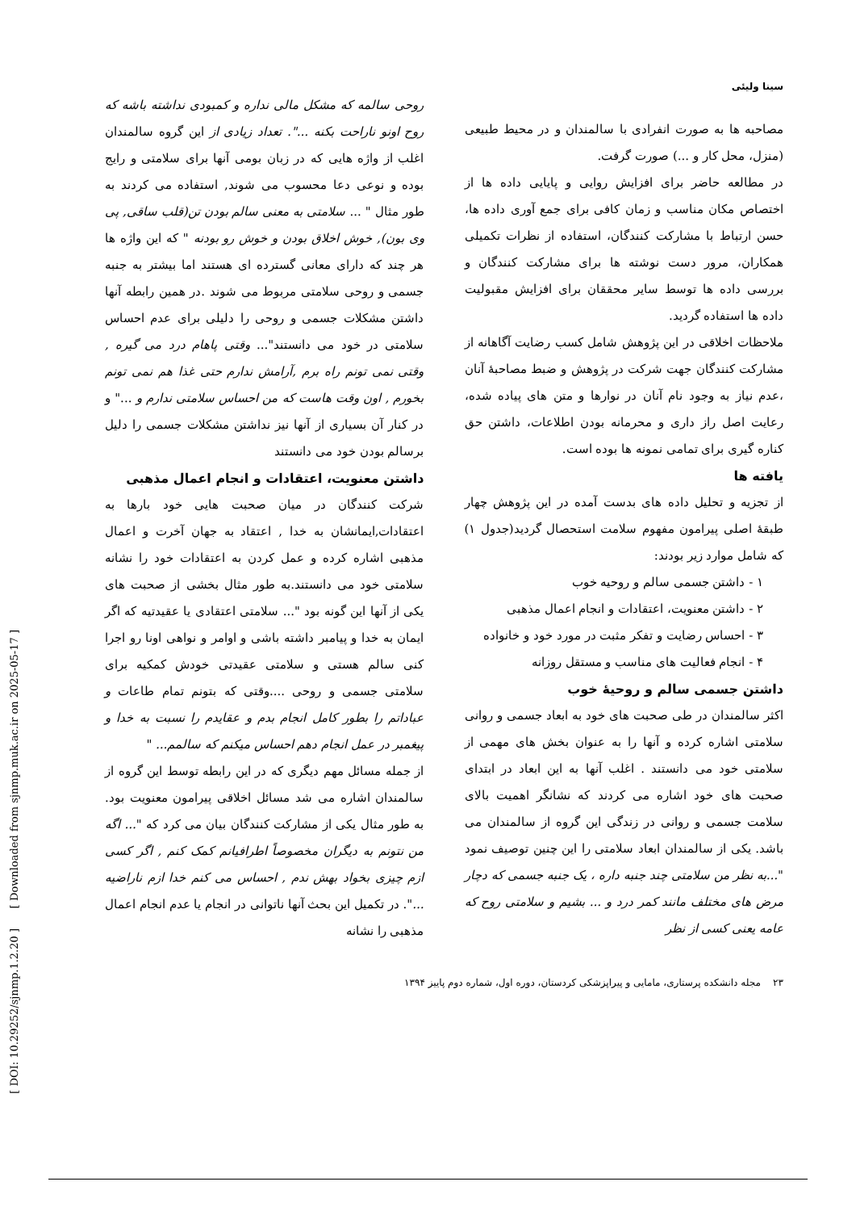سینا ولیئی
مصاحبه ها به صورت انفرادی با سالمندان و در محیط طبیعی (منزل، محل کار و ...) صورت گرفت.
در مطالعه حاضر برای افزایش روایی و پایایی داده ها از اختصاص مکان مناسب و زمان کافی برای جمع آوری داده ها، حسن ارتباط با مشارکت کنندگان، استفاده از نظرات تکمیلی همکاران، مرور دست نوشته ها برای مشارکت کنندگان و بررسی داده ها توسط سایر محققان برای افزایش مقبولیت داده ها استفاده گردید.
ملاحظات اخلاقی در این پژوهش شامل کسب رضایت آگاهانه از مشارکت کنندگان جهت شرکت در پژوهش و ضبط مصاحبهٔ آنان ،عدم نیاز به وجود نام آنان در نوارها و متن های پیاده شده، رعایت اصل راز داری و محرمانه بودن اطلاعات، داشتن حق کناره گیری برای تمامی نمونه ها بوده است.
یافته ها
از تجزیه و تحلیل داده های بدست آمده در این پژوهش چهار طبقهٔ اصلی پیرامون مفهوم سلامت استحصال گردید(جدول ۱) که شامل موارد زیر بودند:
۱ - داشتن جسمی سالم و روحیه خوب
۲ - داشتن معنویت، اعتقادات و انجام اعمال مذهبی
۳ - احساس رضایت و تفکر مثبت در مورد خود و خانواده
۴ - انجام فعالیت های مناسب و مستقل روزانه
داشتن جسمی سالم و روحیهٔ خوب
اکثر سالمندان در طی صحبت های خود به ابعاد جسمی و روانی سلامتی اشاره کرده و آنها را به عنوان بخش های مهمی از سلامتی خود می دانستند . اغلب آنها به این ابعاد در ابتدای صحبت های خود اشاره می کردند که نشانگر اهمیت بالای سلامت جسمی و روانی در زندگی این گروه از سالمندان می باشد. یکی از سالمندان ابعاد سلامتی را این چنین توصیف نمود "...به نظر من سلامتی چند جنبه داره ، یک جنبه جسمی که دچار مرض های مختلف مانند کمر درد و ... بشیم و سلامتی روح که عامه یعنی کسی از نظر
روحی سالمه که مشکل مالی نداره و کمبودی نداشته باشه که روح اونو ناراحت بکنه ...". تعداد زیادی از این گروه سالمندان اغلب از واژه هایی که در زبان بومی آنها برای سلامتی و رایج بوده و نوعی دعا محسوب می شوند, استفاده می کردند به طور مثال " ... سلامتی به معنی سالم بودن تن(قلب ساقی, پی وی بون), خوش اخلاق بودن و خوش رو بودنه " که این واژه ها هر چند که دارای معانی گسترده ای هستند اما بیشتر به جنبه جسمی و روحی سلامتی مربوط می شوند .در همین رابطه آنها داشتن مشکلات جسمی و روحی را دلیلی برای عدم احساس سلامتی در خود می دانستند"... وقتی پاهام درد می گیره , وقتی نمی تونم راه برم ,آرامش ندارم حتی غذا هم نمی تونم بخورم , اون وقت هاست که من احساس سلامتی ندارم و ..." و در کنار آن بسیاری از آنها نیز نداشتن مشکلات جسمی را دلیل برسالم بودن خود می دانستند
داشتن معنویت، اعتقادات و انجام اعمال مذهبی
شرکت کنندگان در میان صحبت هایی خود بارها به اعتقادات,ایمانشان به خدا , اعتقاد به جهان آخرت و اعمال مذهبی اشاره کرده و عمل کردن به اعتقادات خود را نشانه سلامتی خود می دانستند.به طور مثال بخشی از صحبت های یکی از آنها این گونه بود "... سلامتی اعتقادی یا عقیدتیه که اگر ایمان به خدا و پیامبر داشته باشی و اوامر و نواهی اونا رو اجرا کنی سالم هستی و سلامتی عقیدتی خودش کمکیه برای سلامتی جسمی و روحی ....وقتی که بتونم تمام طاعات و عباداتم را بطور کامل انجام بدم و عقایدم را نسبت به خدا و پیغمبر در عمل انجام دهم احساس میکنم که سالمم... "
از جمله مسائل مهم دیگری که در این رابطه توسط این گروه از سالمندان اشاره می شد مسائل اخلاقی پیرامون معنویت بود. به طور مثال یکی از مشارکت کنندگان بیان می کرد که "... اگه من نتونم به دیگران مخصوصاً اطرافیانم کمک کنم , اگر کسی ازم چیزی بخواد بهش ندم , احساس می کنم خدا ازم ناراضیه ...". در تکمیل این بحث آنها ناتوانی در انجام یا عدم انجام اعمال مذهبی را نشانه
۲۳ مجله دانشکده پرستاری، مامایی و پیراپزشکی کردستان، دوره اول، شماره دوم پاییز ۱۳۹۴
[ DOI: 10.29252/sjnmp.1.2.20 ] [ Downloaded from sjnmp.muk.ac.ir on 2025-05-17 ]